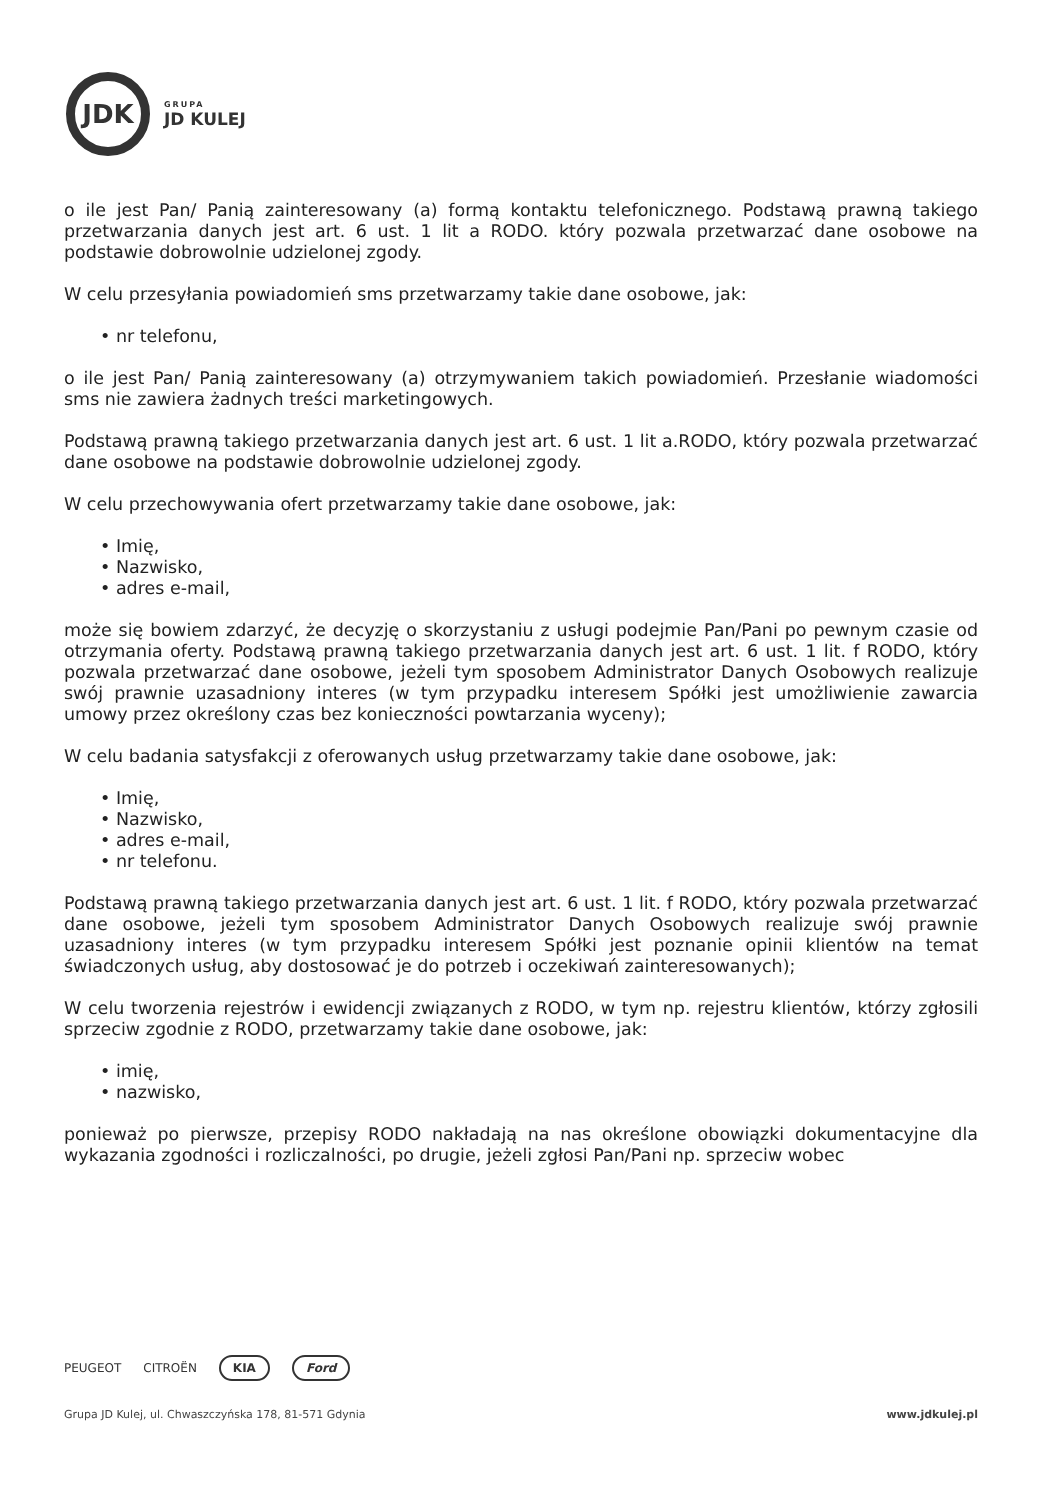JDK
GRUPA
JD KULEJ
o ile jest Pan/ Panią zainteresowany (a) formą kontaktu telefonicznego. Podstawą prawną takiego przetwarzania danych jest art. 6 ust. 1 lit a RODO. który pozwala przetwarzać dane osobowe na podstawie dobrowolnie udzielonej zgody.
W celu przesyłania powiadomień sms przetwarzamy takie dane osobowe, jak:
• nr telefonu,
o ile jest Pan/ Panią zainteresowany (a) otrzymywaniem takich powiadomień. Przesłanie wiadomości sms nie zawiera żadnych treści marketingowych.
Podstawą prawną takiego przetwarzania danych jest art. 6 ust. 1 lit a.RODO, który pozwala przetwarzać dane osobowe na podstawie dobrowolnie udzielonej zgody.
W celu przechowywania ofert przetwarzamy takie dane osobowe, jak:
• Imię,
• Nazwisko,
• adres e-mail,
może się bowiem zdarzyć, że decyzję o skorzystaniu z usługi podejmie Pan/Pani po pewnym czasie od otrzymania oferty. Podstawą prawną takiego przetwarzania danych jest art. 6 ust. 1 lit. f RODO, który pozwala przetwarzać dane osobowe, jeżeli tym sposobem Administrator Danych Osobowych realizuje swój prawnie uzasadniony interes (w tym przypadku interesem Spółki jest umożliwienie zawarcia umowy przez określony czas bez konieczności powtarzania wyceny);
W celu badania satysfakcji z oferowanych usług przetwarzamy takie dane osobowe, jak:
• Imię,
• Nazwisko,
• adres e-mail,
• nr telefonu.
Podstawą prawną takiego przetwarzania danych jest art. 6 ust. 1 lit. f RODO, który pozwala przetwarzać dane osobowe, jeżeli tym sposobem Administrator Danych Osobowych realizuje swój prawnie uzasadniony interes (w tym przypadku interesem Spółki jest poznanie opinii klientów na temat świadczonych usług, aby dostosować je do potrzeb i oczekiwań zainteresowanych);
W celu tworzenia rejestrów i ewidencji związanych z RODO, w tym np. rejestru klientów, którzy zgłosili sprzeciw zgodnie z RODO, przetwarzamy takie dane osobowe, jak:
• imię,
• nazwisko,
ponieważ po pierwsze, przepisy RODO nakładają na nas określone obowiązki dokumentacyjne dla wykazania zgodności i rozliczalności, po drugie, jeżeli zgłosi Pan/Pani np. sprzeciw wobec
PEUGEOT CITROËN
KIA Ford
Grupa JD Kulej, ul. Chwaszczyńska 178, 81-571 Gdynia
www.jdkulej.pl